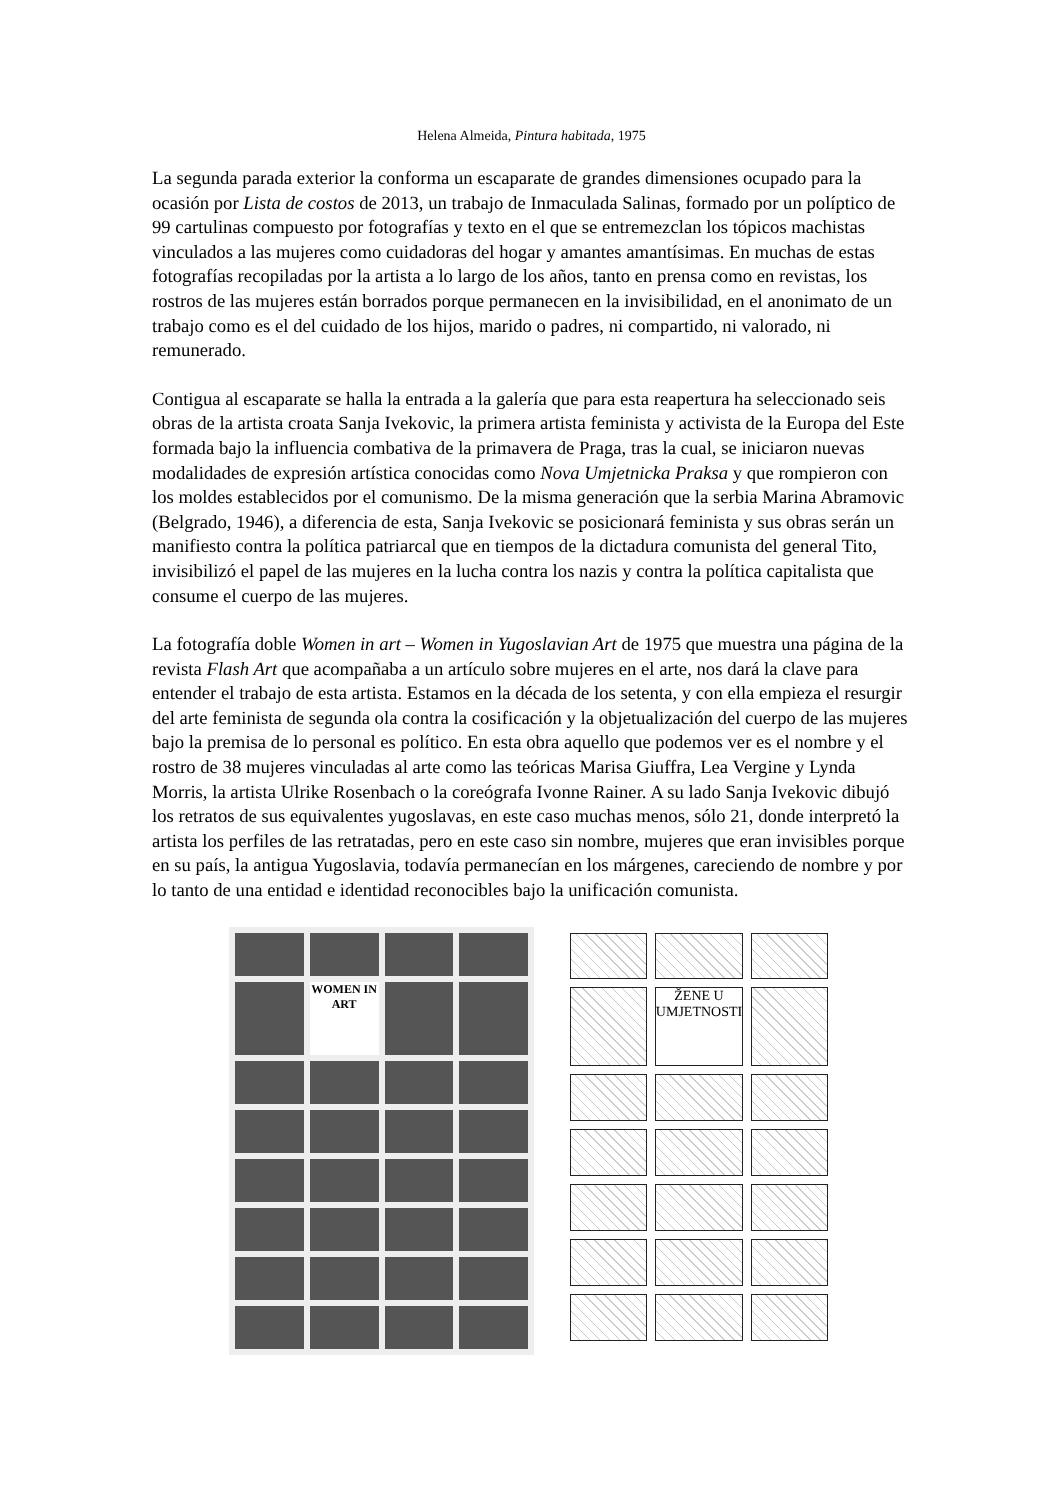Helena Almeida, Pintura habitada, 1975
La segunda parada exterior la conforma un escaparate de grandes dimensiones ocupado para la ocasión por Lista de costos de 2013, un trabajo de Inmaculada Salinas, formado por un políptico de 99 cartulinas compuesto por fotografías y texto en el que se entremezclan los tópicos machistas vinculados a las mujeres como cuidadoras del hogar y amantes amantísimas. En muchas de estas fotografías recopiladas por la artista a lo largo de los años, tanto en prensa como en revistas, los rostros de las mujeres están borrados porque permanecen en la invisibilidad, en el anonimato de un trabajo como es el del cuidado de los hijos, marido o padres, ni compartido, ni valorado, ni remunerado.
Contigua al escaparate se halla la entrada a la galería que para esta reapertura ha seleccionado seis obras de la artista croata Sanja Ivekovic, la primera artista feminista y activista de la Europa del Este formada bajo la influencia combativa de la primavera de Praga, tras la cual, se iniciaron nuevas modalidades de expresión artística conocidas como Nova Umjetnicka Praksa y que rompieron con los moldes establecidos por el comunismo. De la misma generación que la serbia Marina Abramovic (Belgrado, 1946), a diferencia de esta, Sanja Ivekovic se posicionará feminista y sus obras serán un manifiesto contra la política patriarcal que en tiempos de la dictadura comunista del general Tito, invisibilizó el papel de las mujeres en la lucha contra los nazis y contra la política capitalista que consume el cuerpo de las mujeres.
La fotografía doble Women in art – Women in Yugoslavian Art de 1975 que muestra una página de la revista Flash Art que acompañaba a un artículo sobre mujeres en el arte, nos dará la clave para entender el trabajo de esta artista. Estamos en la década de los setenta, y con ella empieza el resurgir del arte feminista de segunda ola contra la cosificación y la objetualización del cuerpo de las mujeres bajo la premisa de lo personal es político. En esta obra aquello que podemos ver es el nombre y el rostro de 38 mujeres vinculadas al arte como las teóricas Marisa Giuffra, Lea Vergine y Lynda Morris, la artista Ulrike Rosenbach o la coreógrafa Ivonne Rainer. A su lado Sanja Ivekovic dibujó los retratos de sus equivalentes yugoslavas, en este caso muchas menos, sólo 21, donde interpretó la artista los perfiles de las retratadas, pero en este caso sin nombre, mujeres que eran invisibles porque en su país, la antigua Yugoslavia, todavía permanecían en los márgenes, careciendo de nombre y por lo tanto de una entidad e identidad reconocibles bajo la unificación comunista.
WOMEN IN ART
ŽENE U UMJETNOSTI